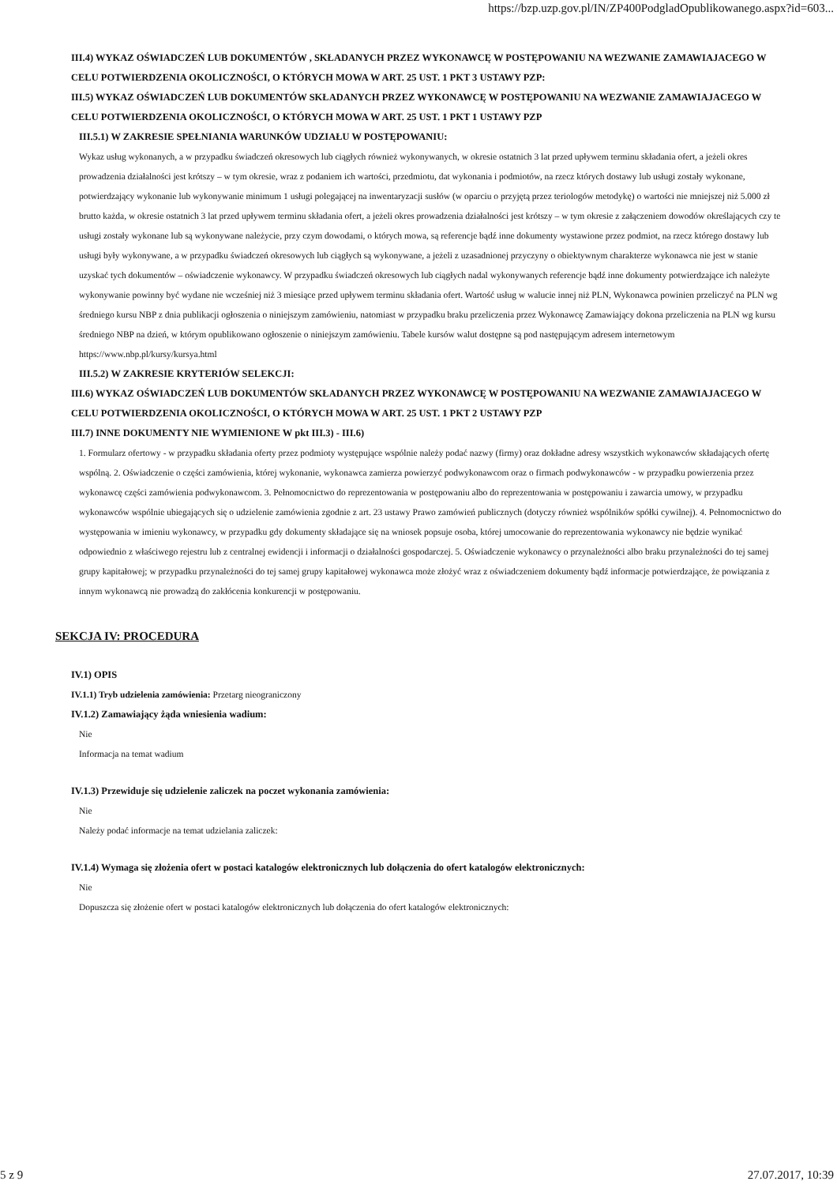https://bzp.uzp.gov.pl/IN/ZP400PodgladOpublikowanego.aspx?id=603...
III.4) WYKAZ OŚWIADCZEŃ LUB DOKUMENTÓW , SKŁADANYCH PRZEZ WYKONAWCĘ W POSTĘPOWANIU NA WEZWANIE ZAMAWIAJACEGO W CELU POTWIERDZENIA OKOLICZNOŚCI, O KTÓRYCH MOWA W ART. 25 UST. 1 PKT 3 USTAWY PZP:
III.5) WYKAZ OŚWIADCZEŃ LUB DOKUMENTÓW SKŁADANYCH PRZEZ WYKONAWCĘ W POSTĘPOWANIU NA WEZWANIE ZAMAWIAJACEGO W CELU POTWIERDZENIA OKOLICZNOŚCI, O KTÓRYCH MOWA W ART. 25 UST. 1 PKT 1 USTAWY PZP
III.5.1) W ZAKRESIE SPEŁNIANIA WARUNKÓW UDZIAŁU W POSTĘPOWANIU:
Wykaz usług wykonanych, a w przypadku świadczeń okresowych lub ciągłych również wykonywanych, w okresie ostatnich 3 lat przed upływem terminu składania ofert, a jeżeli okres prowadzenia działalności jest krótszy – w tym okresie, wraz z podaniem ich wartości, przedmiotu, dat wykonania i podmiotów, na rzecz których dostawy lub usługi zostały wykonane, potwierdzający wykonanie lub wykonywanie minimum 1 usługi polegającej na inwentaryzacji susłów (w oparciu o przyjętą przez teriologów metodykę) o wartości nie mniejszej niż 5.000 zł brutto każda, w okresie ostatnich 3 lat przed upływem terminu składania ofert, a jeżeli okres prowadzenia działalności jest krótszy – w tym okresie z załączeniem dowodów określających czy te usługi zostały wykonane lub są wykonywane należycie, przy czym dowodami, o których mowa, są referencje bądź inne dokumenty wystawione przez podmiot, na rzecz którego dostawy lub usługi były wykonywane, a w przypadku świadczeń okresowych lub ciągłych są wykonywane, a jeżeli z uzasadnionej przyczyny o obiektywnym charakterze wykonawca nie jest w stanie uzyskać tych dokumentów – oświadczenie wykonawcy. W przypadku świadczeń okresowych lub ciągłych nadal wykonywanych referencje bądź inne dokumenty potwierdzające ich należyte wykonywanie powinny być wydane nie wcześniej niż 3 miesiące przed upływem terminu składania ofert. Wartość usług w walucie innej niż PLN, Wykonawca powinien przeliczyć na PLN wg średniego kursu NBP z dnia publikacji ogłoszenia o niniejszym zamówieniu, natomiast w przypadku braku przeliczenia przez Wykonawcę Zamawiający dokona przeliczenia na PLN wg kursu średniego NBP na dzień, w którym opublikowano ogłoszenie o niniejszym zamówieniu. Tabele kursów walut dostępne są pod następującym adresem internetowym https://www.nbp.pl/kursy/kursya.html
III.5.2) W ZAKRESIE KRYTERIÓW SELEKCJI:
III.6) WYKAZ OŚWIADCZEŃ LUB DOKUMENTÓW SKŁADANYCH PRZEZ WYKONAWCĘ W POSTĘPOWANIU NA WEZWANIE ZAMAWIAJACEGO W CELU POTWIERDZENIA OKOLICZNOŚCI, O KTÓRYCH MOWA W ART. 25 UST. 1 PKT 2 USTAWY PZP
III.7) INNE DOKUMENTY NIE WYMIENIONE W pkt III.3) - III.6)
1. Formularz ofertowy - w przypadku składania oferty przez podmioty występujące wspólnie należy podać nazwy (firmy) oraz dokładne adresy wszystkich wykonawców składających ofertę wspólną. 2. Oświadczenie o części zamówienia, której wykonanie, wykonawca zamierza powierzyć podwykonawcom oraz o firmach podwykonawców - w przypadku powierzenia przez wykonawcę części zamówienia podwykonawcom. 3. Pełnomocnictwo do reprezentowania w postępowaniu albo do reprezentowania w postępowaniu i zawarcia umowy, w przypadku wykonawców wspólnie ubiegających się o udzielenie zamówienia zgodnie z art. 23 ustawy Prawo zamówień publicznych (dotyczy również wspólników spółki cywilnej). 4. Pełnomocnictwo do występowania w imieniu wykonawcy, w przypadku gdy dokumenty składające się na wniosek popsuje osoba, której umocowanie do reprezentowania wykonawcy nie będzie wynikać odpowiednio z właściwego rejestru lub z centralnej ewidencji i informacji o działalności gospodarczej. 5. Oświadczenie wykonawcy o przynależności albo braku przynależności do tej samej grupy kapitałowej; w przypadku przynależności do tej samej grupy kapitałowej wykonawca może złożyć wraz z oświadczeniem dokumenty bądź informacje potwierdzające, że powiązania z innym wykonawcą nie prowadzą do zakłócenia konkurencji w postępowaniu.
SEKCJA IV: PROCEDURA
IV.1) OPIS
IV.1.1) Tryb udzielenia zamówienia: Przetarg nieograniczony
IV.1.2) Zamawiający żąda wniesienia wadium:
Nie
Informacja na temat wadium
IV.1.3) Przewiduje się udzielenie zaliczek na poczet wykonania zamówienia:
Nie
Należy podać informacje na temat udzielania zaliczek:
IV.1.4) Wymaga się złożenia ofert w postaci katalogów elektronicznych lub dołączenia do ofert katalogów elektronicznych:
Nie
Dopuszcza się złożenie ofert w postaci katalogów elektronicznych lub dołączenia do ofert katalogów elektronicznych:
5 z 9 27.07.2017, 10:39